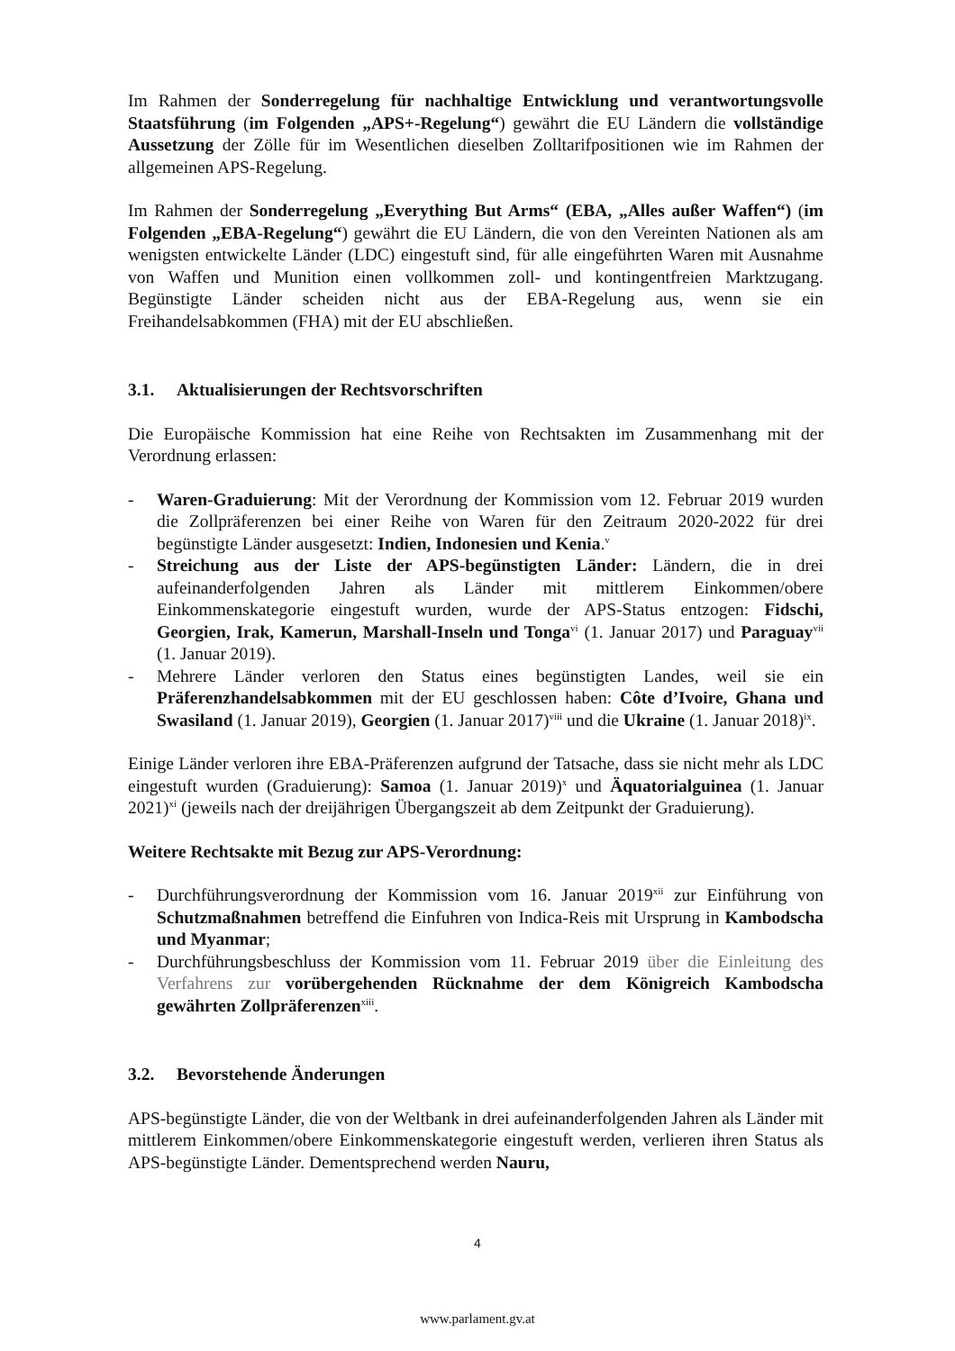Im Rahmen der Sonderregelung für nachhaltige Entwicklung und verantwortungsvolle Staatsführung (im Folgenden „APS+-Regelung“) gewährt die EU Ländern die vollständige Aussetzung der Zölle für im Wesentlichen dieselben Zolltarifpositionen wie im Rahmen der allgemeinen APS-Regelung.
Im Rahmen der Sonderregelung „Everything But Arms“ (EBA, „Alles außer Waffen“) (im Folgenden „EBA-Regelung“) gewährt die EU Ländern, die von den Vereinten Nationen als am wenigsten entwickelte Länder (LDC) eingestuft sind, für alle eingeführten Waren mit Ausnahme von Waffen und Munition einen vollkommen zoll- und kontingentfreien Marktzugang. Begünstigte Länder scheiden nicht aus der EBA-Regelung aus, wenn sie ein Freihandelsabkommen (FHA) mit der EU abschließen.
3.1. Aktualisierungen der Rechtsvorschriften
Die Europäische Kommission hat eine Reihe von Rechtsakten im Zusammenhang mit der Verordnung erlassen:
- Waren-Graduierung: Mit der Verordnung der Kommission vom 12. Februar 2019 wurden die Zollpräferenzen bei einer Reihe von Waren für den Zeitraum 2020-2022 für drei begünstigte Länder ausgesetzt: Indien, Indonesien und Kenia.<sup>v</sup>
- Streichung aus der Liste der APS-begünstigten Länder: Ländern, die in drei aufeinanderfolgenden Jahren als Länder mit mittlerem Einkommen/obere Einkommenskategorie eingestuft wurden, wurde der APS-Status entzogen: Fidschi, Georgien, Irak, Kamerun, Marshall-Inseln und Tonga<sup>vi</sup> (1. Januar 2017) und Paraguay<sup>vii</sup> (1. Januar 2019).
- Mehrere Länder verloren den Status eines begünstigten Landes, weil sie ein Präferenzhandelsabkommen mit der EU geschlossen haben: Côte d’Ivoire, Ghana und Swasiland (1. Januar 2019), Georgien (1. Januar 2017)<sup>viii</sup> und die Ukraine (1. Januar 2018)<sup>ix</sup>.
Einige Länder verloren ihre EBA-Präferenzen aufgrund der Tatsache, dass sie nicht mehr als LDC eingestuft wurden (Graduierung): Samoa (1. Januar 2019)<sup>x</sup> und Äquatorialguinea (1. Januar 2021)<sup>xi</sup> (jeweils nach der dreijährigen Übergangszeit ab dem Zeitpunkt der Graduierung).
Weitere Rechtsakte mit Bezug zur APS-Verordnung:
- Durchführungsverordnung der Kommission vom 16. Januar 2019<sup>xii</sup> zur Einführung von Schutzmaßnahmen betreffend die Einfuhren von Indica-Reis mit Ursprung in Kambodscha und Myanmar;
- Durchführungsbeschluss der Kommission vom 11. Februar 2019 über die Einleitung des Verfahrens zur vorübergehenden Rücknahme der dem Königreich Kambodscha gewährten Zollpräferenzen<sup>xiii</sup>.
3.2. Bevorstehende Änderungen
APS-begünstigte Länder, die von der Weltbank in drei aufeinanderfolgenden Jahren als Länder mit mittlerem Einkommen/obere Einkommenskategorie eingestuft werden, verlieren ihren Status als APS-begünstigte Länder. Dementsprechend werden Nauru,
4
www.parlament.gv.at